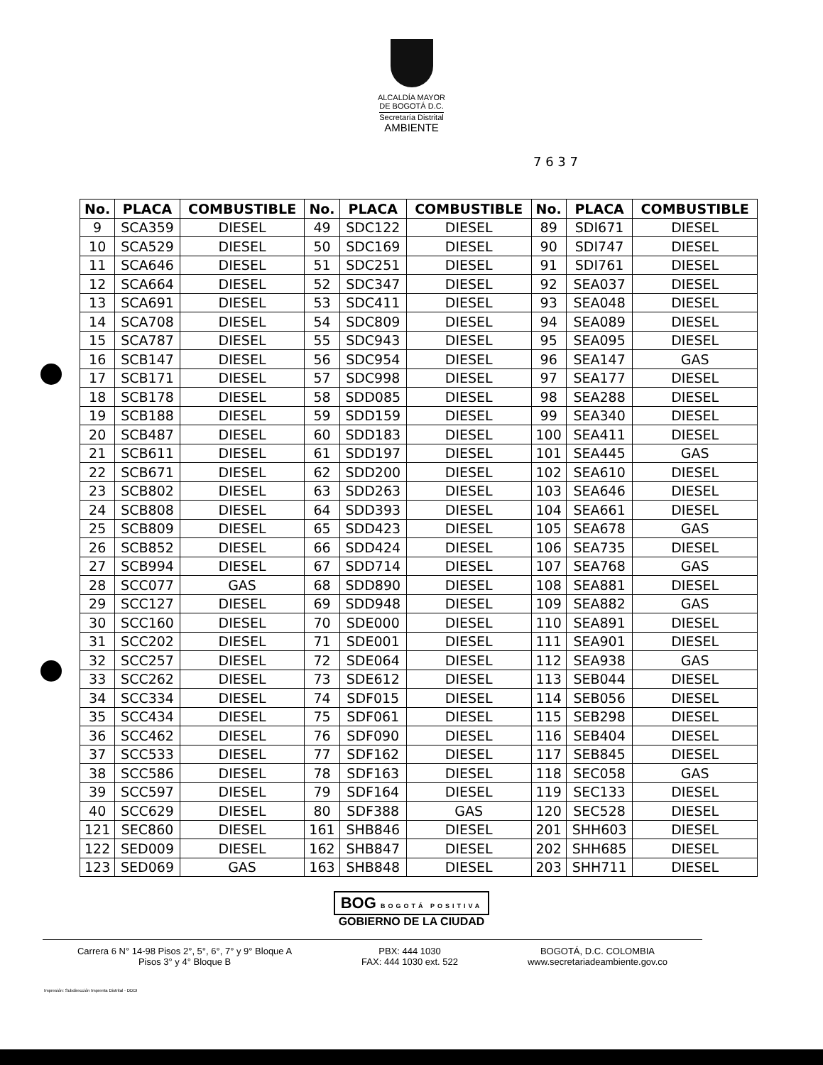ALCALDÍA MAYOR
DE BOGOTÁ D.C.
Secretaría Distrital
AMBIENTE
7 6 3 7
| No. | PLACA | COMBUSTIBLE | No. | PLACA | COMBUSTIBLE | No. | PLACA | COMBUSTIBLE |
| --- | --- | --- | --- | --- | --- | --- | --- | --- |
| 9 | SCA359 | DIESEL | 49 | SDC122 | DIESEL | 89 | SDI671 | DIESEL |
| 10 | SCA529 | DIESEL | 50 | SDC169 | DIESEL | 90 | SDI747 | DIESEL |
| 11 | SCA646 | DIESEL | 51 | SDC251 | DIESEL | 91 | SDI761 | DIESEL |
| 12 | SCA664 | DIESEL | 52 | SDC347 | DIESEL | 92 | SEA037 | DIESEL |
| 13 | SCA691 | DIESEL | 53 | SDC411 | DIESEL | 93 | SEA048 | DIESEL |
| 14 | SCA708 | DIESEL | 54 | SDC809 | DIESEL | 94 | SEA089 | DIESEL |
| 15 | SCA787 | DIESEL | 55 | SDC943 | DIESEL | 95 | SEA095 | DIESEL |
| 16 | SCB147 | DIESEL | 56 | SDC954 | DIESEL | 96 | SEA147 | GAS |
| 17 | SCB171 | DIESEL | 57 | SDC998 | DIESEL | 97 | SEA177 | DIESEL |
| 18 | SCB178 | DIESEL | 58 | SDD085 | DIESEL | 98 | SEA288 | DIESEL |
| 19 | SCB188 | DIESEL | 59 | SDD159 | DIESEL | 99 | SEA340 | DIESEL |
| 20 | SCB487 | DIESEL | 60 | SDD183 | DIESEL | 100 | SEA411 | DIESEL |
| 21 | SCB611 | DIESEL | 61 | SDD197 | DIESEL | 101 | SEA445 | GAS |
| 22 | SCB671 | DIESEL | 62 | SDD200 | DIESEL | 102 | SEA610 | DIESEL |
| 23 | SCB802 | DIESEL | 63 | SDD263 | DIESEL | 103 | SEA646 | DIESEL |
| 24 | SCB808 | DIESEL | 64 | SDD393 | DIESEL | 104 | SEA661 | DIESEL |
| 25 | SCB809 | DIESEL | 65 | SDD423 | DIESEL | 105 | SEA678 | GAS |
| 26 | SCB852 | DIESEL | 66 | SDD424 | DIESEL | 106 | SEA735 | DIESEL |
| 27 | SCB994 | DIESEL | 67 | SDD714 | DIESEL | 107 | SEA768 | GAS |
| 28 | SCC077 | GAS | 68 | SDD890 | DIESEL | 108 | SEA881 | DIESEL |
| 29 | SCC127 | DIESEL | 69 | SDD948 | DIESEL | 109 | SEA882 | GAS |
| 30 | SCC160 | DIESEL | 70 | SDE000 | DIESEL | 110 | SEA891 | DIESEL |
| 31 | SCC202 | DIESEL | 71 | SDE001 | DIESEL | 111 | SEA901 | DIESEL |
| 32 | SCC257 | DIESEL | 72 | SDE064 | DIESEL | 112 | SEA938 | GAS |
| 33 | SCC262 | DIESEL | 73 | SDE612 | DIESEL | 113 | SEB044 | DIESEL |
| 34 | SCC334 | DIESEL | 74 | SDF015 | DIESEL | 114 | SEB056 | DIESEL |
| 35 | SCC434 | DIESEL | 75 | SDF061 | DIESEL | 115 | SEB298 | DIESEL |
| 36 | SCC462 | DIESEL | 76 | SDF090 | DIESEL | 116 | SEB404 | DIESEL |
| 37 | SCC533 | DIESEL | 77 | SDF162 | DIESEL | 117 | SEB845 | DIESEL |
| 38 | SCC586 | DIESEL | 78 | SDF163 | DIESEL | 118 | SEC058 | GAS |
| 39 | SCC597 | DIESEL | 79 | SDF164 | DIESEL | 119 | SEC133 | DIESEL |
| 40 | SCC629 | DIESEL | 80 | SDF388 | GAS | 120 | SEC528 | DIESEL |
| 121 | SEC860 | DIESEL | 161 | SHB846 | DIESEL | 201 | SHH603 | DIESEL |
| 122 | SED009 | DIESEL | 162 | SHB847 | DIESEL | 202 | SHH685 | DIESEL |
| 123 | SED069 | GAS | 163 | SHB848 | DIESEL | 203 | SHH711 | DIESEL |
BOG BOGOTÁ POSITIVA
GOBIERNO DE LA CIUDAD
Carrera 6 N° 14-98 Pisos 2°, 5°, 6°, 7° y 9° Bloque A
Pisos 3° y 4° Bloque B
PBX: 444 1030
FAX: 444 1030 ext. 522
BOGOTÁ, D.C. COLOMBIA
www.secretariadeambiente.gov.co
Impresión: Subdirección Imprenta Distrital - DDDI